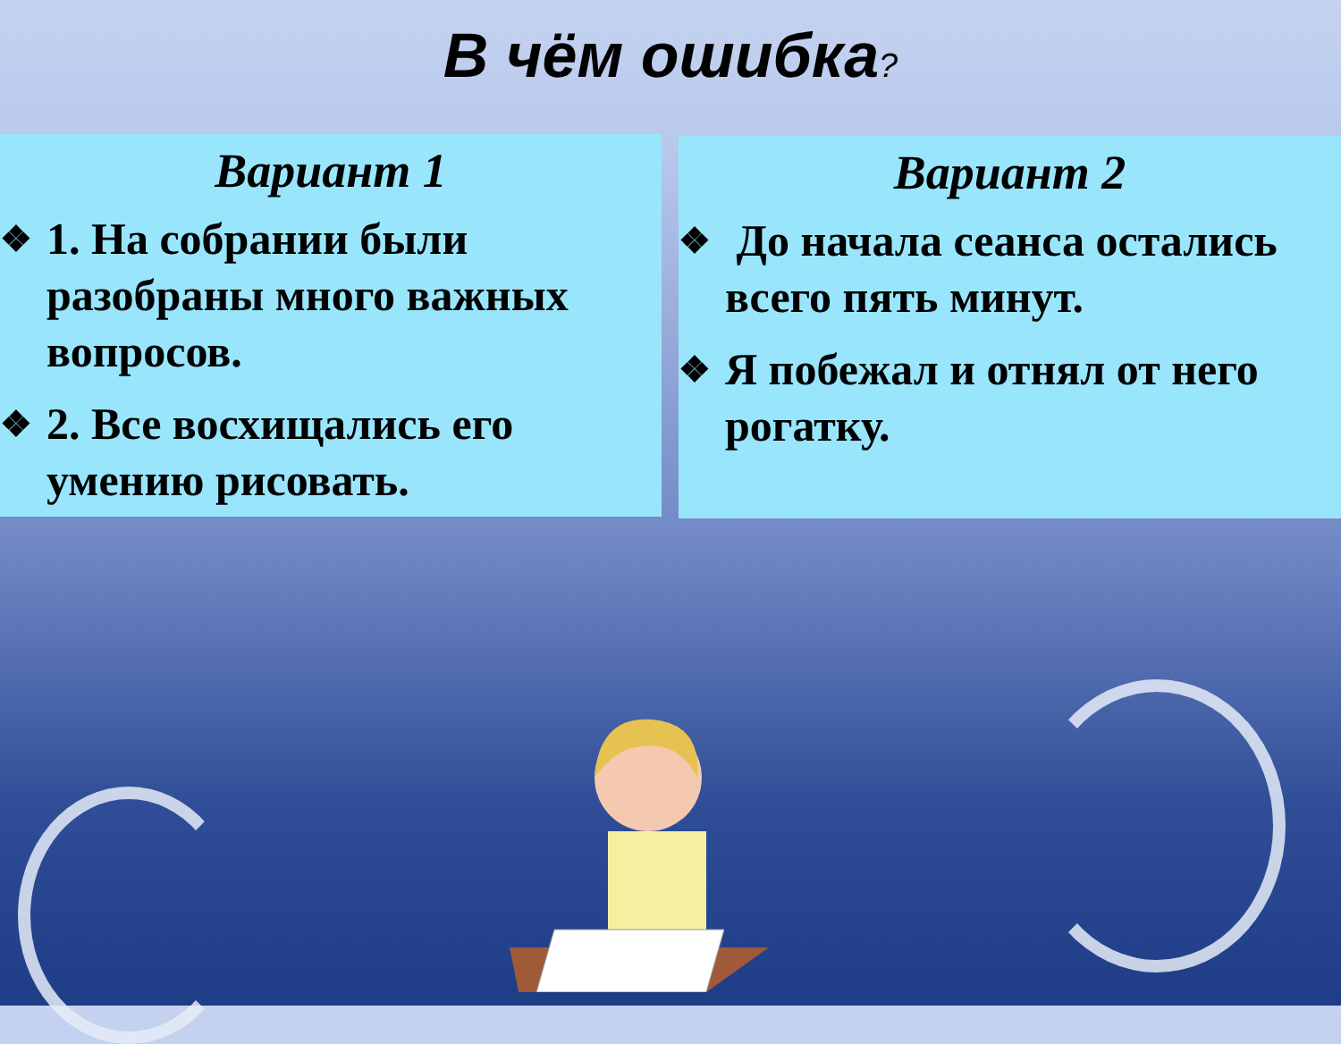В чём ошибка?
Вариант 1
❖
1. На собрании были разобраны много важных вопросов.
❖
2. Все восхищались его умению рисовать.
Вариант 2
❖
До начала сеанса остались всего пять минут.
❖
Я побежал и отнял от него рогатку.